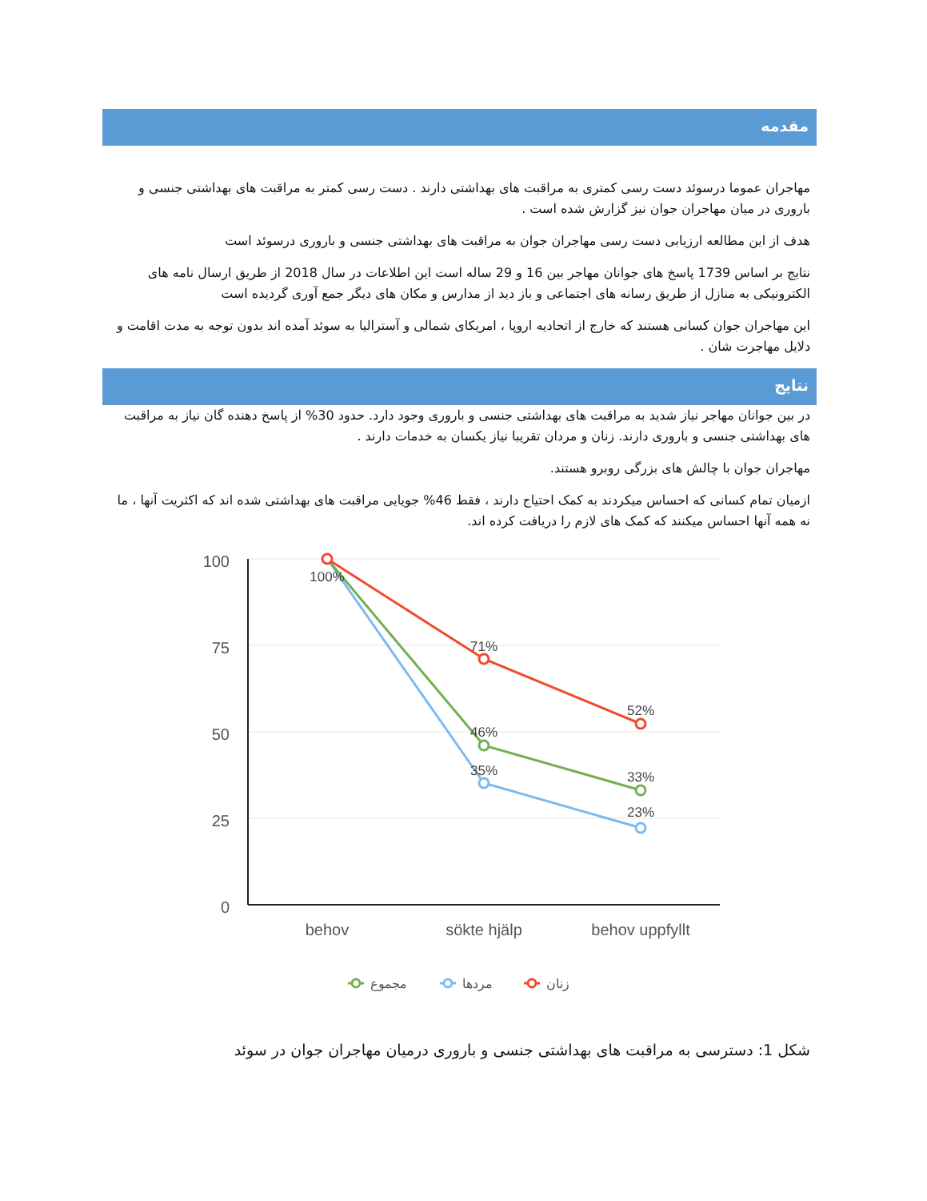مقدمه
مهاجران عموما درسوئد دست رسی کمتری به مراقبت های بهداشتی دارند . دست رسی کمتر به مراقبت های بهداشتی جنسی و باروری در میان مهاجران جوان نیز گزارش شده است .
هدف از این مطالعه ارزیابی دست رسی مهاجران جوان به مراقبت های بهداشتی جنسی و باروری درسوئد است
نتایج بر اساس 1739 پاسخ های جوانان مهاجر بین 16 و 29 ساله است این اطلاعات در سال 2018 از طریق ارسال نامه های الکترونیکی به منازل از طریق رسانه های اجتماعی و باز دید از مدارس و مکان های دیگر جمع آوری گردیده است
این مهاجران جوان کسانی هستند که خارج از اتحادیه اروپا ، امریکای شمالی و آسترالیا به سوئد آمده اند بدون توجه به مدت اقامت و دلایل مهاجرت شان .
نتایج
در بین جوانان مهاجر نیاز شدید به مراقبت های بهداشتی جنسی و باروری وجود دارد. حدود 30% از پاسخ دهنده گان نیاز به مراقبت های بهداشتی جنسی و باروری دارند. زنان و مردان تقریبا نیاز یکسان به خدمات دارند .
مهاجران جوان با چالش های بزرگی روبرو هستند.
ازمیان تمام کسانی که احساس میکردند به کمک احتیاج دارند ، فقط 46% جویایی مراقبت های بهداشتی شده اند که اکثریت آنها ، ما نه همه آنها احساس میکنند که کمک های لازم را دریافت کرده اند.
100
75
50
25
0
behov
sökte hjälp
behov uppfyllt
100%
71%
46%
35%
52%
33%
23%
مجموع
مردها
زنان
شکل 1: دسترسی به مراقبت های بهداشتی جنسی و باروری درمیان مهاجران جوان در سوئد